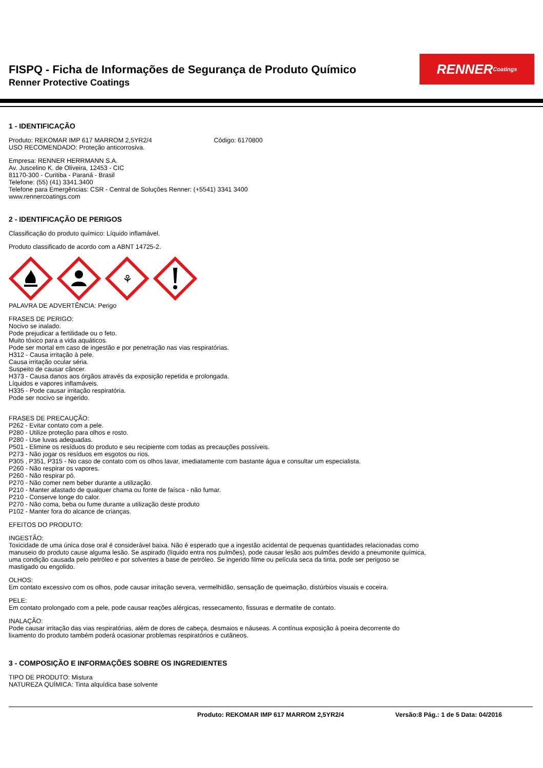FISPQ - Ficha de Informações de Segurança de Produto Químico
Renner Protective Coatings
RENNER Coatings
1 - IDENTIFICAÇÃO
Produto: REKOMAR IMP 617 MARROM 2,5YR2/4 Código: 6170800
USO RECOMENDADO: Proteção anticorrosiva.
Empresa: RENNER HERRMANN S.A.
Av. Juscelino K. de Oliveira, 12453 - CIC
81170-300 - Curitiba - Paraná - Brasil
Telefone: (55) (41) 3341.3400
Telefone para Emergências: CSR - Central de Soluções Renner: (+5541) 3341 3400
www.rennercoatings.com
2 - IDENTIFICAÇÃO DE PERIGOS
Classificação do produto químico: Líquido inflamável.
Produto classificado de acordo com a ABNT 14725-2.
⚘
PALAVRA DE ADVERTÊNCIA: Perigo
FRASES DE PERIGO:
Nocivo se inalado.
Pode prejudicar a fertilidade ou o feto.
Muito tóxico para a vida aquáticos.
Pode ser mortal em caso de ingestão e por penetração nas vias respiratórias.
H312 - Causa irritação à pele.
Causa irritação ocular séria.
Suspeito de causar câncer.
H373 - Causa danos aos órgãos através da exposição repetida e prolongada.
Líquidos e vapores inflamáveis.
H335 - Pode causar irritação respiratória.
Pode ser nocivo se ingerido.
FRASES DE PRECAUÇÃO:
P262 - Evitar contato com a pele.
P280 - Utilize proteção para olhos e rosto.
P280 - Use luvas adequadas.
P501 - Elimine os resíduos do produto e seu recipiente com todas as precauções possíveis.
P273 - Não jogar os resíduos em esgotos ou rios.
P305 , P351, P315 - No caso de contato com os olhos lavar, imediatamente com bastante água e consultar um especialista.
P260 - Não respirar os vapores.
P260 - Não respirar pó.
P270 - Não comer nem beber durante a utilização.
P210 - Manter afastado de qualquer chama ou fonte de faísca - não fumar.
P210 - Conserve longe do calor.
P270 - Não coma, beba ou fume durante a utilização deste produto
P102 - Manter fora do alcance de crianças.
EFEITOS DO PRODUTO:
INGESTÃO:
Toxicidade de uma única dose oral é considerável baixa. Não é esperado que a ingestão acidental de pequenas quantidades relacionadas como
manuseio do produto cause alguma lesão. Se aspirado (líquido entra nos pulmões), pode causar lesão aos pulmões devido a pneumonite química,
uma condição causada pelo petróleo e por solventes a base de petróleo. Se ingerido filme ou película seca da tinta, pode ser perigoso se
mastigado ou engolido.
OLHOS:
Em contato excessivo com os olhos, pode causar irritação severa, vermelhidão, sensação de queimação, distúrbios visuais e coceira.
PELE:
Em contato prolongado com a pele, pode causar reações alérgicas, ressecamento, fissuras e dermatite de contato.
INALAÇÃO:
Pode causar irritação das vias respiratórias, além de dores de cabeça, desmaios e náuseas. A contínua exposição à poeira decorrente do
lixamento do produto também poderá ocasionar problemas respiratórios e cutâneos.
3 - COMPOSIÇÃO E INFORMAÇÕES SOBRE OS INGREDIENTES
TIPO DE PRODUTO: Mistura
NATUREZA QUÍMICA: Tinta alquídica base solvente
Produto: REKOMAR IMP 617 MARROM 2,5YR2/4 Versão:8 Pág.: 1 de 5 Data: 04/2016